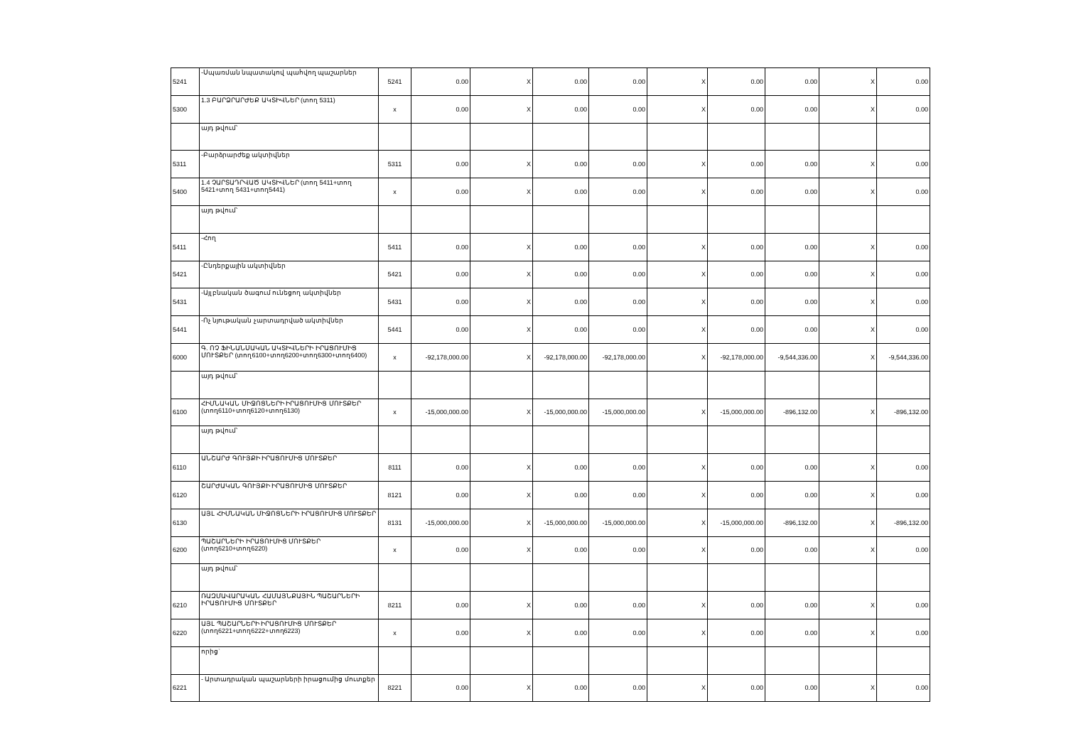| 5241 | -Սպառման նպատակով պահվող պաշարներ | 5241 | 0.00 | X | 0.00 | 0.00 | X | 0.00 | 0.00 | X | 0.00 |
| 5300 | 1.3 ԲԱՐՁՐԱՐԺԵՔ ԱԿՏԻՎՆԵՐ (տող 5311) | x | 0.00 | X | 0.00 | 0.00 | X | 0.00 | 0.00 | X | 0.00 |
| | այդ թվում՝ | | | | | | | | | | |
| 5311 | -Բարձրարժեք ակտիվներ | 5311 | 0.00 | X | 0.00 | 0.00 | X | 0.00 | 0.00 | X | 0.00 |
| 5400 | 1.4 ՉԱՐՏԱԴՐՎԱԾ ԱԿՏԻՎՆԵՐ (տող 5411+տող 5421+տող 5431+տող5441) | x | 0.00 | X | 0.00 | 0.00 | X | 0.00 | 0.00 | X | 0.00 |
| | այդ թվում՝ | | | | | | | | | | |
| 5411 | -Հող | 5411 | 0.00 | X | 0.00 | 0.00 | X | 0.00 | 0.00 | X | 0.00 |
| 5421 | -Ընդերքային ակտիվներ | 5421 | 0.00 | X | 0.00 | 0.00 | X | 0.00 | 0.00 | X | 0.00 |
| 5431 | -Այլ բնական ծագում ունեցող ակտիվներ | 5431 | 0.00 | X | 0.00 | 0.00 | X | 0.00 | 0.00 | X | 0.00 |
| 5441 | -Ոչ նյութական չարտադրված ակտիվներ | 5441 | 0.00 | X | 0.00 | 0.00 | X | 0.00 | 0.00 | X | 0.00 |
| 6000 | Գ. ՈՉ ՖԻՆԱՆՍԱԿԱՆ ԱԿՏԻՎՆԵՐԻ ԻՐԱՑՈՒՄԻՑ ՄՈՒՏՔԵՐ (տող6100+տող6200+տող6300+տող6400) | x | -92,178,000.00 | X | -92,178,000.00 | -92,178,000.00 | X | -92,178,000.00 | -9,544,336.00 | X | -9,544,336.00 |
| | այդ թվում՝ | | | | | | | | | | |
| 6100 | ՀԻՄՆԱԿԱՆ ՄԻՋՈՑՆԵՐԻ ԻՐԱՑՈՒՄԻՑ ՄՈՒՏՔԵՐ (տող6110+տող6120+տող6130) | x | -15,000,000.00 | X | -15,000,000.00 | -15,000,000.00 | X | -15,000,000.00 | -896,132.00 | X | -896,132.00 |
| | այդ թվում՝ | | | | | | | | | | |
| 6110 | ԱՆՇԱՐԺ ԳՈՒՅՔԻ ԻՐԱՑՈՒՄԻՑ ՄՈՒՏՔԵՐ | 8111 | 0.00 | X | 0.00 | 0.00 | X | 0.00 | 0.00 | X | 0.00 |
| 6120 | ՇԱՐԺԱԿԱՆ ԳՈՒՅՔԻ ԻՐԱՑՈՒՄԻՑ ՄՈՒՏՔԵՐ | 8121 | 0.00 | X | 0.00 | 0.00 | X | 0.00 | 0.00 | X | 0.00 |
| 6130 | ԱՅԼ ՀԻՄՆԱԿԱՆ ՄԻՋՈՑՆԵՐԻ ԻՐԱՑՈՒՄԻՑ ՄՈՒՏՔԵՐ | 8131 | -15,000,000.00 | X | -15,000,000.00 | -15,000,000.00 | X | -15,000,000.00 | -896,132.00 | X | -896,132.00 |
| 6200 | ՊԱՇԱՐՆԵՐԻ ԻՐԱՑՈՒՄԻՑ ՄՈՒՏՔԵՐ (տող6210+տող6220) | x | 0.00 | X | 0.00 | 0.00 | X | 0.00 | 0.00 | X | 0.00 |
| | այդ թվում՝ | | | | | | | | | | |
| 6210 | ՌԱԶՄԱՎԱՐԱԿԱՆ ՀԱՄԱՅՆՔԱՅԻՆ ՊԱՇԱՐՆԵՐԻ ԻՐԱՑՈՒՄԻՑ ՄՈՒՏՔԵՐ | 8211 | 0.00 | X | 0.00 | 0.00 | X | 0.00 | 0.00 | X | 0.00 |
| 6220 | ԱՅԼ ՊԱՇԱՐՆԵՐԻ ԻՐԱՑՈՒՄԻՑ ՄՈՒՏՔԵՐ (տող6221+տող6222+տող6223) | x | 0.00 | X | 0.00 | 0.00 | X | 0.00 | 0.00 | X | 0.00 |
| | որից` | | | | | | | | | | |
| 6221 | - Արտադրական պաշարների իրացումից մուտքեր | 8221 | 0.00 | X | 0.00 | 0.00 | X | 0.00 | 0.00 | X | 0.00 |